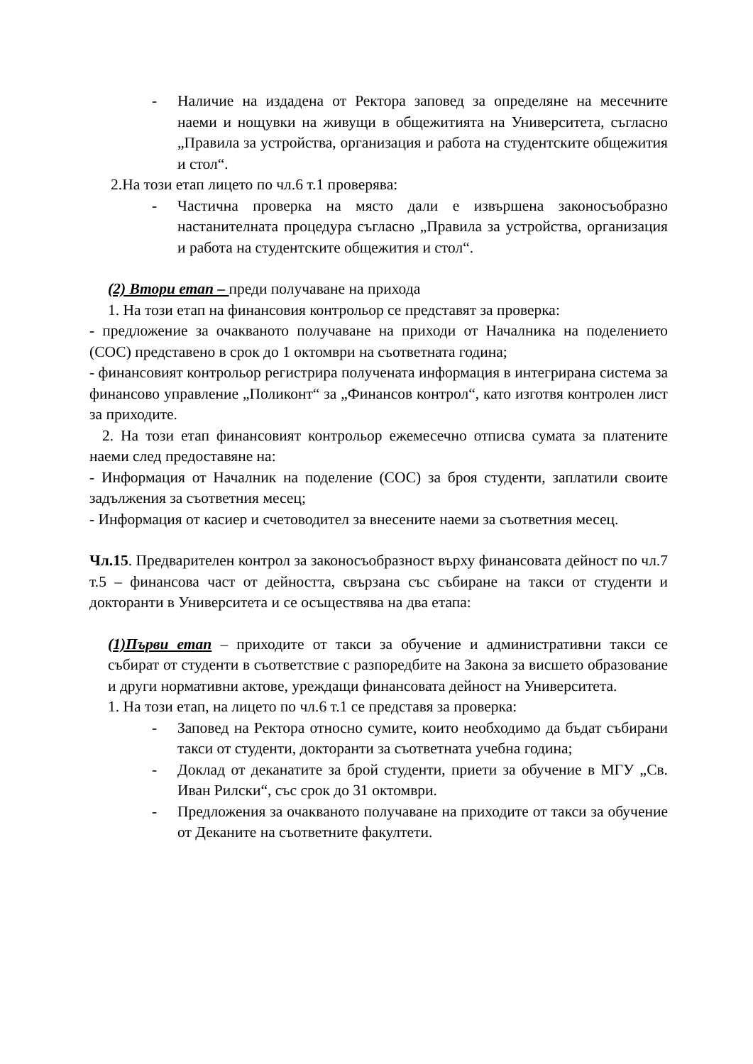- Наличие на издадена от Ректора заповед за определяне на месечните наеми и нощувки на живущи в общежитията на Университета, съгласно „Правила за устройства, организация и работа на студентските общежития и стол“.
2.На този етап лицето по чл.6 т.1 проверява:
- Частична проверка на място дали е извършена законосъобразно настанителната процедура съгласно „Правила за устройства, организация и работа на студентските общежития и стол“.
(2) Втори етап – преди получаване на прихода
1. На този етап на финансовия контрольор се представят за проверка:
- предложение за очакваното получаване на приходи от Началника на поделението (СОС) представено в срок до 1 октомври на съответната година;
- финансовият контрольор регистрира получената информация в интегрирана система за финансово управление „Поликонт“ за „Финансов контрол“, като изготвя контролен лист за приходите.
2. На този етап финансовият контрольор ежемесечно отписва сумата за платените наеми след предоставяне на:
- Информация от Началник на поделение (СОС) за броя студенти, заплатили своите задължения за съответния месец;
- Информация от касиер и счетоводител за внесените наеми за съответния месец.
Чл.15. Предварителен контрол за законосъобразност върху финансовата дейност по чл.7 т.5 – финансова част от дейността, свързана със събиране на такси от студенти и докторанти в Университета и се осъществява на два етапа:
(1)Първи етап – приходите от такси за обучение и административни такси се събират от студенти в съответствие с разпоредбите на Закона за висшето образование и други нормативни актове, уреждащи финансовата дейност на Университета.
1. На този етап, на лицето по чл.6 т.1 се представя за проверка:
- Заповед на Ректора относно сумите, които необходимо да бъдат събирани такси от студенти, докторанти за съответната учебна година;
- Доклад от деканатите за брой студенти, приети за обучение в МГУ „Св. Иван Рилски“, със срок до 31 октомври.
- Предложения за очакваното получаване на приходите от такси за обучение от Деканите на съответните факултети.